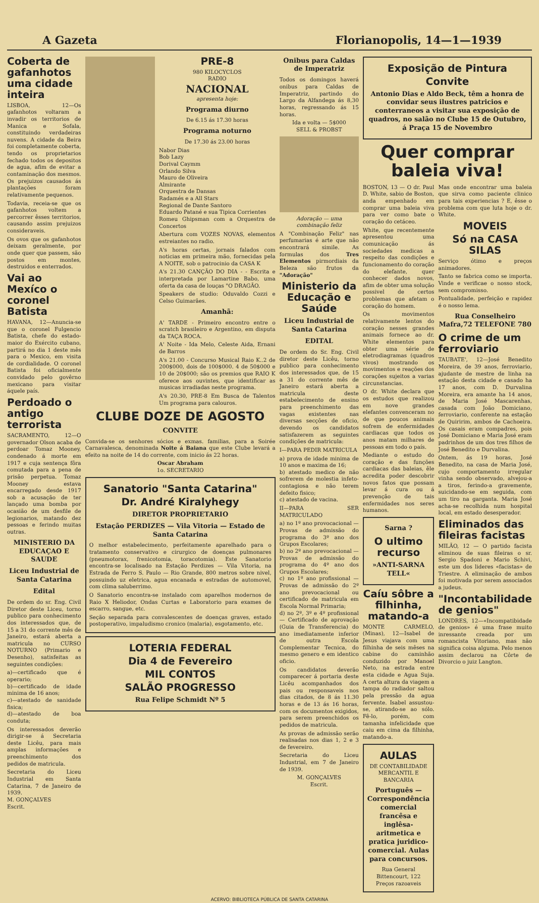A Gazeta Florianopolis, 14—1—1939
Coberta de gafanhotos uma cidade inteira
LISBOA, 12—Os gafanhotos voltaram a invadir os territorios de Manica e Sofala, constituindo verdadeiras nuvens. A cidade da Beira foi completamente coberta, tendo os proprietarios fechado todos os depositos de agua, afim de evitar a contaminação dos mesmos. Os prejuizos causados ás plantações foram relativamente pequenos.
Todavia, receia-se que os gafanhotos voltem a percorrer êsses territorios, causando assim prejuizos consideraveis.
Os ovos que os gafanhotos deixam geralmente, por onde quer que passem, são postos em montes, destruidos e enterrados.
Vai ao Mexíco o coronel Batista
HAVANA, 12—Anuncia-se que o coronel Fulgencio Batista, chefe do estado-maior do Exército cubano, partirá no dia 1 deste mês para o Mexico, em visita de cordialidade. O coronel Batista foi oficialmente convidado pelo govêrno mexicano para visitar áquele país.
Perdoado o antigo terrorista
SACRAMENTO, 12—O governador Olson acaba de perdoar Tomaz Mooney, condenado á morte em 1917 e cuja sentença fôra comutada para a pena de prisão perpetua. Tomaz Mooney estava encarregado desde 1917 sob a acusação de ter lançado uma bomba por ocasião de um desfile de legionarios, matando dez pessoas e ferindo muitas outras.
MINISTERIO DA EDUCAÇAO E SAUDE
Liceu Industrial de Santa Catarina
Edital
De ordem do sr. Eng. Civil Diretor deste Liceu, torno publico para conhecimento dos interessados que, de 15 a 31 do corrente mês de Janeiro, estará aberta a matricula no CURSO NOTURNO (Primario e Desenho), satisfeitas as seguintes condições:
a)—certificado que é operario;
b)—certificado de idade minima de 16 anos;
c)—atestado de sanidade fisica;
d)—atestado de boa conduta;
Os interessados deverão dirigir-se á Secretaria deste Licêu, para mais amplas informações e preenchimento dos pedidos de matricula.
Secretaria do Liceu Industrial em Santa Catarina, 7 de Janeiro de 1939.
M. GONÇALVES
Escrit.
PRE-8
980 KILOCYCLOS
RADIO
NACIONAL
apresenta hoje:
Programa diurno
De 6.15 ás 17.30 horas
Programa noturno
De 17.30 ás 23.00 horas
Nabor Dias
Bob Lazy
Dorival Caymm
Orlando Silva
Mauro de Oliveira
Almirante
Orquestra de Dansas
Radamés e a All Stars
Regional de Dante Santoro
Eduardo Patané e sua Tipica Corrientes
Romeu Ghipsman com a Orquestra de Concertos
Abertura com VOZES NOVAS, elementos estreiantes no radio.
A's horas certas, jornais falados com noticias em primeira mão, fornecidas pela A NOITE, sob o patrocinio da CASA K
A's 21.30 CANÇÃO DO DIA - - Escrita e interpretada por Lamartine Babo, uma oferta da casa de louças "O DRAGÃO.
Speakers de studio: Oduvaldo Cozzi e Celso Guimarães.
Amanhã:
A' TARDE - Primeiro encontro entre o scratch brasileiro e Argentino, em disputa da TAÇA ROCA.
A' Noite - Ida Melo, Celeste Aida, Ernani de Barros
A's 21.00 - Concurso Musical Raio K..2 de 200$000, dois de 100$000. 4 de 50$000 e 10 de 20$000; são os premios que RAIO K oferece aos ouvintes, que identificar as musicas irradiadas neste programa.
A's 20.30, PRE-8 Em Busca de Talentos Um programa para calouros.
CLUBE DOZE DE AGOSTO
CONVITE
Convida-se os senhores sócios e exmas. familias, para a Soirée Carnavalesca, denominada Noite á Baiana que este Clube levará a efeito na noite de 14 do corrente, com inicio ás 22 horas.
Oscar Abraham
1o. SECRETARIO
Sanatorio "Santa Catarina"
Dr. André Kiralyhegy
DIRETOR PROPRIETARIO
Estação PERDIZES — Vila Vitoria — Estado de Santa Catarina
O melhor estabelecimento, perfeitamente aparelhado para o tratamento conservativo e cirurgico de doenças pulmonares (pneumotorax, frenicotomia, toracotomia). Este Sanatorio encontra-se localisado na Estação Perdizes — Vila Vitoria, na Estrada de Ferro S. Paulo — Rio Grande, 800 metros sobre nivel, possuindo uz eletrica, agua encanada e estradas de automovel, com clima saluberrimo.
O Sanatorio encontra-se instalado com aparelhos modernos de Raio X Heliodor, Ondas Curtas e Laboratorio para exames de escarro, sangue, etc.
Seção separada para convalescentes de doenças graves, estado postoperativo, impaludismo cronico (malaria), esgotamento, etc.
LOTERIA FEDERAL
Dia 4 de Fevereiro
MIL CONTOS
SALÃO PROGRESSO
Rua Felipe Schmidt Nº 5
Onibus para Caldas de Imperatriz
Todos os domingos haverá onibus para Caldas de Imperatriz, partindo do Largo da Alfandega ás 8,30 horas, regressando ás 15 horas.
Ida e volta — 5$000
SELL & PROBST
Adoração — uma combinação feliz
A "Combinação Feliz" nas perfumarias é arte que não encontrará simile. As formulas dos Tres Elementos pirmordiais da Beleza são frutos da "Adoração"
Ministerio da Educação e Saúde
Liceu Industrial de Santa Catarina
EDITAL
De ordem do Sr. Eng. Civil diretor deste Licêu, torno publico para conhecimento dos interessados que, de 15 a 31 do corrente mês de Janeiro estará aberta a matricula deste estabelecimento de ensino para preenchimento das vagas existentes nas diversas secções de oficio, devendo os candidatos satisfazerem as seguintes condições de matricula:
I—PARA PEDIR MATRICULA
a) prova de idade minima de 10 anos e maxima de 16;
b) atestado medico de não sofrerem de molestia infeto-contagiosa e não terem defeito fisico;
c) atestado de vacina.
II—PARA SER MATRICULADO
a) no 1º ano provocacional — Provas de admissão do programa do 3º ano dos Grupos Escolares;
b) no 2º ano prevocacional — Provas de admissão do programa do 4º ano dos Grupos Escolares;
c) no 1º ano profissional — Provas de admissão do 2º ano prevocacional ou certificado de matricula em Escola Normal Primaria;
d) no 2º, 3º e 4º profissional — Certificado de aprovação (Guia de Transferencia) do ano imediatamente inferior de outra Escola Complementar Tecnica, do mesmo genero e em identico oficio.
Os candidatos deverão comparecer á portaria deste Licêu acompanhados dos pais ou responsaveis nos dias citados, de 8 ás 11.30 horas e de 13 ás 16 horas, com os documentos exigidos, para serem preenchidos os pedidos de matricula.
As provas de admissão serão realisadas nos dias 1, 2 e 3 de fevereiro.
Secretaria do Liceu Industrial, em 7 de Janeiro de 1939.
M. GONÇALVES
Escrit.
Exposição de Pintura
Convite
Antonio Dias e Aldo Beck, têm a honra de convidar seus ilustres patricios e conterraneos a visitar sua exposição de quadros, no salão no Clube 15 de Outubro, á Praça 15 de Novembro
Quer comprar baleia viva!
BOSTON, 13 — O dr. Paul D. White, sabio de Boston, anda empenhado em comprar uma baleia viva para ver como bate o coração do cetáceo.
White, que recentemente apresentou uma comunicação ás sociedades medicas a respeito das condições e funcionamento do coração do elefante, quer conhecer dados novos, afim de obter uma solução possivel de certos problemas que afetam o coração do homem.
Os movimentos relativamente lentos do coração nesses grandes animais fornece ao dr. White elementos para obter uma série de eletrodiagramas (quadros vivos) mostrando os movimentos e reações dos corações sujeitos a varias circunstancias.
O dr. White declara que os estudos que realizou em nove grandes elefantes convenceram no de que poucos animais sofrem de enfermidades cardiacas que todos os anos matam milhares de pessoas em todo o país.
Mediante o estudo do coração e das funções cardiacas das baleias, êle acredita poder descobrir novos fatos que possam levar á cura ou á prevenção de tais enfermidades nos seres humanos.
Sarna ?
O ultimo recurso
»ANTI-SARNA TELL«
Caíu sôbre a filhinha, matando-a
MONTE CARMELO, (Minas), 12—Isabel de Jesus viajava com uma filhinha de seis mêses na cabine do caminhão conduzido por Manoel Neto, na estrada entre esta cidade e Agua Suja. A certa altura da viagem a tampa do radiador saltou pela pressão da agua fervente. Isabel assustou-se, atirando-se ao sólo. Fê-lo, porém, com tamanha infelicidade que caiu em cima da filhinha, matando-a.
AULAS
DE CONTABILIDADE MERCANTIL E BANCARIA
Português — Correspondência comercial francêsa e inglêsa-aritmetica e pratica juridico-comercial. Aulas para concursos.
Rua General Bittencourt, 122
Preços razoaveis
Mas onde encontrar uma baleia que sirva como paciente clinico para tais experiencias ? E, êsse o problema com que luta hoje o dr. White.
MOVEIS
Só na CASA SILAS
Serviço ótimo e preços animadores.
Tanto se fabrica como se importa. Vinde e verificae o nosso stock, sem compromisso.
Pontualidade, perfeição e rapidez é o nosso lema.
Rua Conselheiro Mafra,72 TELEFONE 780
O crime de um ferroviario
TAUBATE', 12—José Benedito Moreira, de 39 anos, ferroviario, ajudante de mestre de linha na estação desta cidade e casado ha 17 anos, com D. Durvalina Moreira, era amante ha 14 anos, de Maria José Mascarenhas, casada com João Domiciano, ferroviario, conferente na estação de Quiririm, ambos de Cachoeira. Os casais eram compadres, pois José Domiciano e Maria José eram padrinhos de um dos tres filhos de José Benedito e Durvalina.
Ontem, ás 19 horas, José Benedito, na casa de Maria José, cujo comportamento irregular vinha sendo observado, alvejou-a a tiros, ferindo-a gravemente, suicidando-se em seguida, com um tiro na garganta. Maria José acha-se recolhida num hospital local, em estado desesperador.
Eliminados das fileiras facistas
MILÃO, 12 — O partido facista eliminou de suas fileiras o sr. Sergio Spadoni e Mario Schivi, este um dos lideres «facistas» de Triestre. A eliminação de ambos foi motivada por serem associados a judeus.
"Incontabilidade de genios"
LONDRES, 12—«Incompatibidade de genios» é uma frase muito inressante creada por um romancista Vitoriano, mas não significa coisa alguma. Pelo menos assim declarou na Côrte de Divorcio o juiz Langton.
ACERVO: BIBLIOTECA PÚBLICA DE SANTA CATARINA